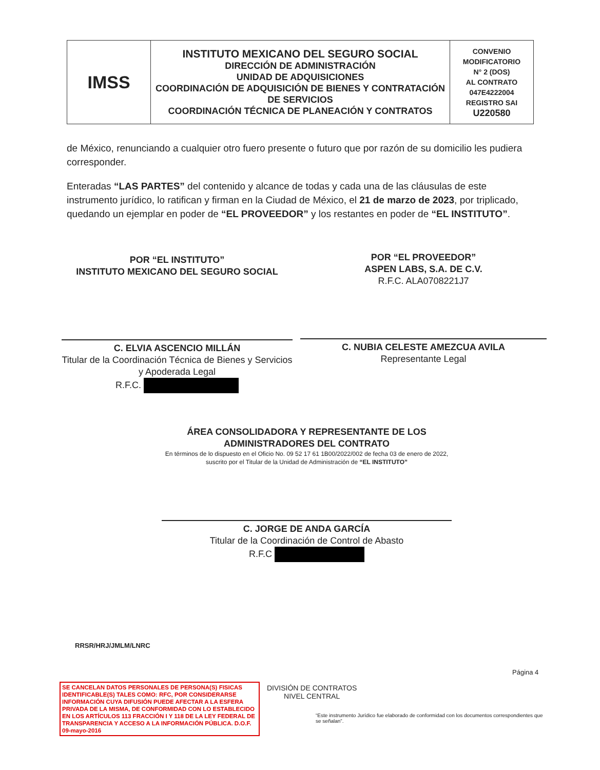| IMSS | INSTITUTO MEXICANO DEL SEGURO SOCIAL DIRECCIÓN DE ADMINISTRACIÓN UNIDAD DE ADQUISICIONES COORDINACIÓN DE ADQUISICIÓN DE BIENES Y CONTRATACIÓN DE SERVICIOS COORDINACIÓN TÉCNICA DE PLANEACIÓN Y CONTRATOS | CONVENIO MODIFICATORIO N° 2 (DOS) AL CONTRATO 047E4222004 REGISTRO SAI U220580 |
de México, renunciando a cualquier otro fuero presente o futuro que por razón de su domicilio les pudiera corresponder.
Enteradas “LAS PARTES” del contenido y alcance de todas y cada una de las cláusulas de este instrumento jurídico, lo ratifican y firman en la Ciudad de México, el 21 de marzo de 2023, por triplicado, quedando un ejemplar en poder de “EL PROVEEDOR” y los restantes en poder de “EL INSTITUTO”.
POR “EL INSTITUTO”
INSTITUTO MEXICANO DEL SEGURO SOCIAL
C. ELVIA ASCENCIO MILLÁN
Titular de la Coordinación Técnica de Bienes y Servicios y Apoderada Legal
R.F.C.
POR “EL PROVEEDOR”
ASPEN LABS, S.A. DE C.V.
R.F.C. ALA0708221J7
C. NUBIA CELESTE AMEZCUA AVILA
Representante Legal
ÁREA CONSOLIDADORA Y REPRESENTANTE DE LOS ADMINISTRADORES DEL CONTRATO
En términos de lo dispuesto en el Oficio No. 09 52 17 61 1B00/2022/002 de fecha 03 de enero de 2022, suscrito por el Titular de la Unidad de Administración de “EL INSTITUTO”
C. JORGE DE ANDA GARCÍA
Titular de la Coordinación de Control de Abasto
R.F.C
RRSR/HRJ/JMLM/LNRC
Página 4
SE CANCELAN DATOS PERSONALES DE PERSONA(S) FISICAS IDENTIFICABLE(S) TALES COMO: RFC, POR CONSIDERARSE INFORMACIÓN CUYA DIFUSIÓN PUEDE AFECTAR A LA ESFERA PRIVADA DE LA MISMA, DE CONFORMIDAD CON LO ESTABLECIDO EN LOS ARTÍCULOS 113 FRACCIÓN I Y 118 DE LA LEY FEDERAL DE TRANSPARENCIA Y ACCESO A LA INFORMACIÓN PÚBLICA. D.O.F. 09-mayo-2016
DIVISIÓN DE CONTRATOS
NIVEL CENTRAL
“Este instrumento Jurídico fue elaborado de conformidad con los documentos correspondientes que se señalan”.